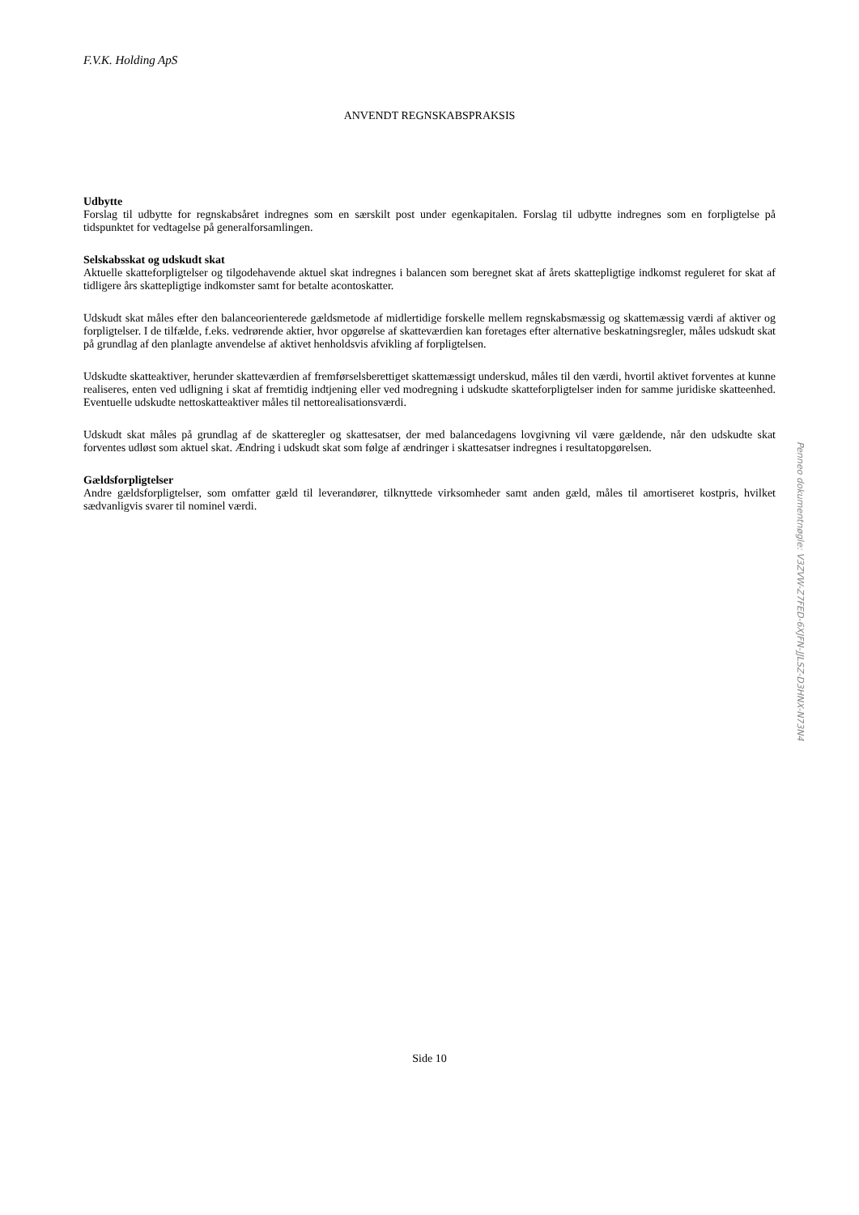F.V.K. Holding ApS
ANVENDT REGNSKABSPRAKSIS
Udbytte
Forslag til udbytte for regnskabsåret indregnes som en særskilt post under egenkapitalen. Forslag til udbytte indregnes som en forpligtelse på tidspunktet for vedtagelse på generalforsamlingen.
Selskabsskat og udskudt skat
Aktuelle skatteforpligtelser og tilgodehavende aktuel skat indregnes i balancen som beregnet skat af årets skattepligtige indkomst reguleret for skat af tidligere års skattepligtige indkomster samt for betalte acontoskatter.
Udskudt skat måles efter den balanceorienterede gældsmetode af midlertidige forskelle mellem regnskabsmæssig og skattemæssig værdi af aktiver og forpligtelser. I de tilfælde, f.eks. vedrørende aktier, hvor opgørelse af skatteværdien kan foretages efter alternative beskatningsregler, måles udskudt skat på grundlag af den planlagte anvendelse af aktivet henholdsvis afvikling af forpligtelsen.
Udskudte skatteaktiver, herunder skatteværdien af fremførselsberettiget skattemæssigt underskud, måles til den værdi, hvortil aktivet forventes at kunne realiseres, enten ved udligning i skat af fremtidig indtjening eller ved modregning i udskudte skatteforpligtelser inden for samme juridiske skatteenhed. Eventuelle udskudte nettoskatteaktiver måles til nettorealisationsværdi.
Udskudt skat måles på grundlag af de skatteregler og skattesatser, der med balancedagens lovgivning vil være gældende, når den udskudte skat forventes udløst som aktuel skat. Ændring i udskudt skat som følge af ændringer i skattesatser indregnes i resultatopgørelsen.
Gældsforpligtelser
Andre gældsforpligtelser, som omfatter gæld til leverandører, tilknyttede virksomheder samt anden gæld, måles til amortiseret kostpris, hvilket sædvanligvis svarer til nominel værdi.
Side 10
Penneo dokumentnøgle: V3ZVW-Z7FED-6XJFN-JJLSZ-D3HNX-N73N4